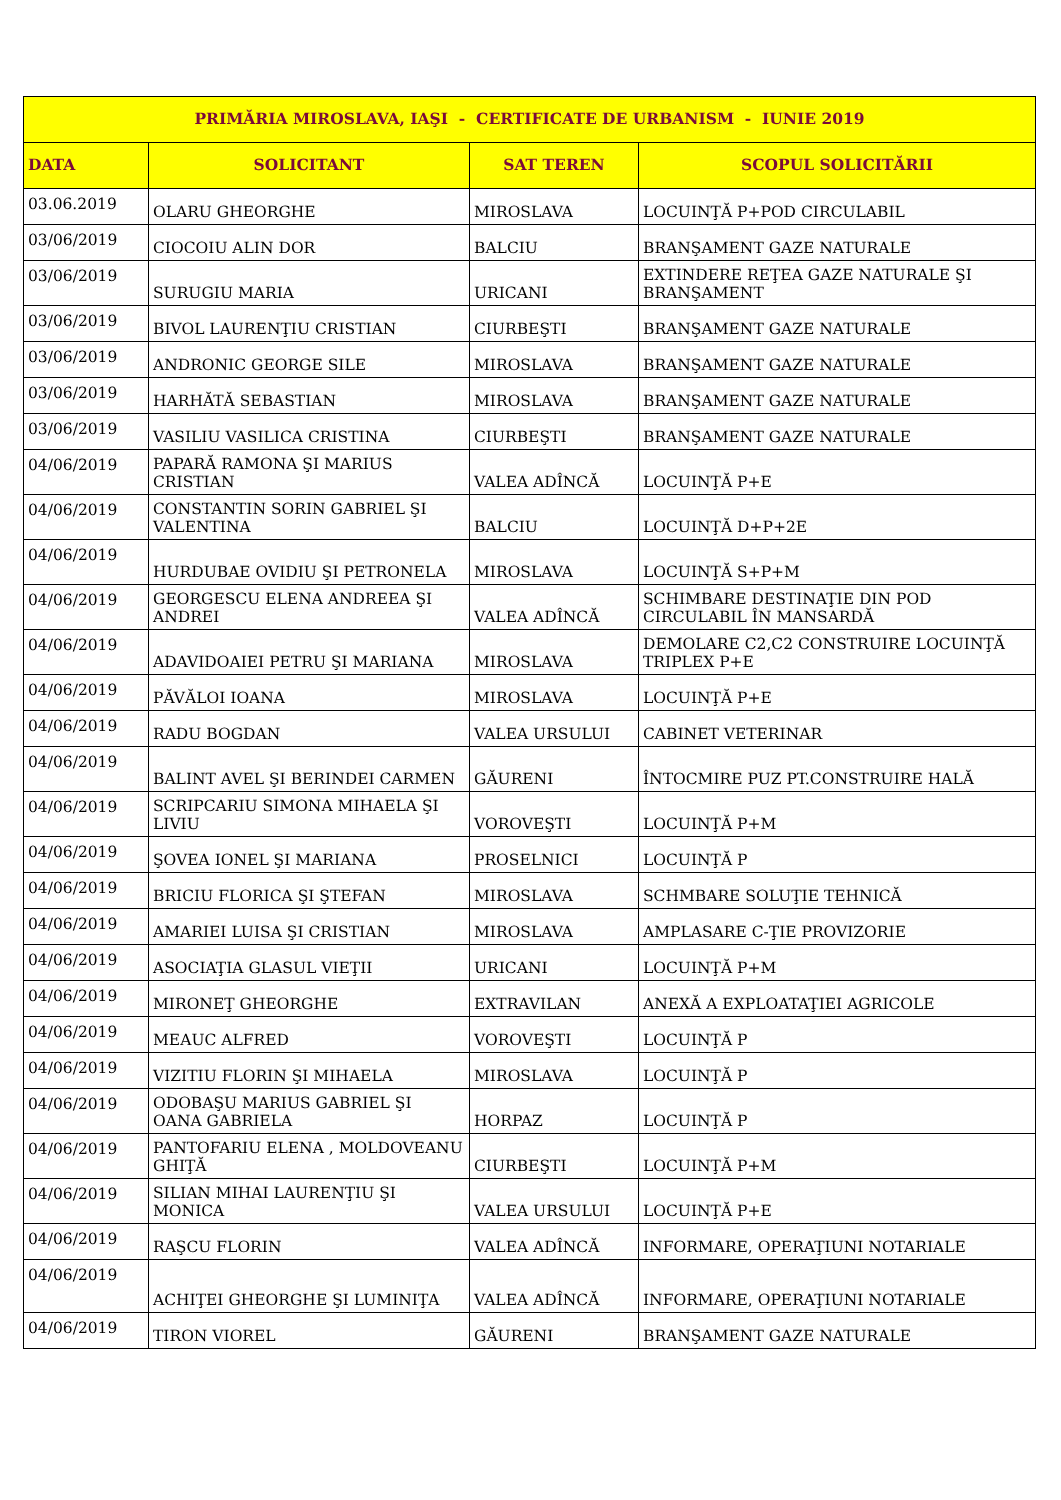| PRIMĂRIA MIROSLAVA, IAŞI - CERTIFICATE DE URBANISM - IUNIE 2019 | | | |
| --- | --- | --- | --- |
| DATA | SOLICITANT | SAT TEREN | SCOPUL SOLICITĂRII |
| 03.06.2019 | OLARU GHEORGHE | MIROSLAVA | LOCUINŢĂ P+POD CIRCULABIL |
| 03/06/2019 | CIOCOIU ALIN DOR | BALCIU | BRANŞAMENT GAZE NATURALE |
| 03/06/2019 | SURUGIU MARIA | URICANI | EXTINDERE REŢEA GAZE NATURALE ŞI BRANŞAMENT |
| 03/06/2019 | BIVOL LAURENŢIU CRISTIAN | CIURBEŞTI | BRANŞAMENT GAZE NATURALE |
| 03/06/2019 | ANDRONIC GEORGE SILE | MIROSLAVA | BRANŞAMENT GAZE NATURALE |
| 03/06/2019 | HARHĂTĂ SEBASTIAN | MIROSLAVA | BRANŞAMENT GAZE NATURALE |
| 03/06/2019 | VASILIU VASILICA CRISTINA | CIURBEŞTI | BRANŞAMENT GAZE NATURALE |
| 04/06/2019 | PAPARĂ RAMONA ŞI MARIUS CRISTIAN | VALEA ADÎNCĂ | LOCUINŢĂ P+E |
| 04/06/2019 | CONSTANTIN SORIN GABRIEL ŞI VALENTINA | BALCIU | LOCUINŢĂ D+P+2E |
| 04/06/2019 | HURDUBAE OVIDIU ŞI PETRONELA | MIROSLAVA | LOCUINŢĂ S+P+M |
| 04/06/2019 | GEORGESCU ELENA ANDREEA ŞI ANDREI | VALEA ADÎNCĂ | SCHIMBARE DESTINAŢIE DIN POD CIRCULABIL ÎN MANSARDĂ |
| 04/06/2019 | ADAVIDOAIEI PETRU ŞI MARIANA | MIROSLAVA | DEMOLARE C2,C2 CONSTRUIRE LOCUINŢĂ TRIPLEX P+E |
| 04/06/2019 | PĂVĂLOI IOANA | MIROSLAVA | LOCUINŢĂ P+E |
| 04/06/2019 | RADU BOGDAN | VALEA URSULUI | CABINET VETERINAR |
| 04/06/2019 | BALINT AVEL ŞI BERINDEI CARMEN | GĂURENI | ÎNTOCMIRE PUZ PT.CONSTRUIRE HALĂ |
| 04/06/2019 | SCRIPCARIU SIMONA MIHAELA ŞI LIVIU | VOROVEŞTI | LOCUINŢĂ P+M |
| 04/06/2019 | ŞOVEA IONEL ŞI MARIANA | PROSELNICI | LOCUINŢĂ P |
| 04/06/2019 | BRICIU FLORICA ŞI ŞTEFAN | MIROSLAVA | SCHMBARE SOLUŢIE TEHNICĂ |
| 04/06/2019 | AMARIEI LUISA ŞI CRISTIAN | MIROSLAVA | AMPLASARE C-ŢIE PROVIZORIE |
| 04/06/2019 | ASOCIAŢIA GLASUL VIEŢII | URICANI | LOCUINŢĂ P+M |
| 04/06/2019 | MIRONEŢ GHEORGHE | EXTRAVILAN | ANEXĂ A EXPLOATAŢIEI AGRICOLE |
| 04/06/2019 | MEAUC ALFRED | VOROVEŞTI | LOCUINŢĂ P |
| 04/06/2019 | VIZITIU FLORIN ŞI MIHAELA | MIROSLAVA | LOCUINŢĂ P |
| 04/06/2019 | ODOBAŞU MARIUS GABRIEL ŞI OANA GABRIELA | HORPAZ | LOCUINŢĂ P |
| 04/06/2019 | PANTOFARIU ELENA , MOLDOVEANU GHIŢĂ | CIURBEŞTI | LOCUINŢĂ P+M |
| 04/06/2019 | SILIAN MIHAI LAURENŢIU ŞI MONICA | VALEA URSULUI | LOCUINŢĂ P+E |
| 04/06/2019 | RAŞCU FLORIN | VALEA ADÎNCĂ | INFORMARE, OPERAŢIUNI NOTARIALE |
| 04/06/2019 | ACHIŢEI GHEORGHE ŞI LUMINIŢA | VALEA ADÎNCĂ | INFORMARE, OPERAŢIUNI NOTARIALE |
| 04/06/2019 | TIRON VIOREL | GĂURENI | BRANŞAMENT GAZE NATURALE |